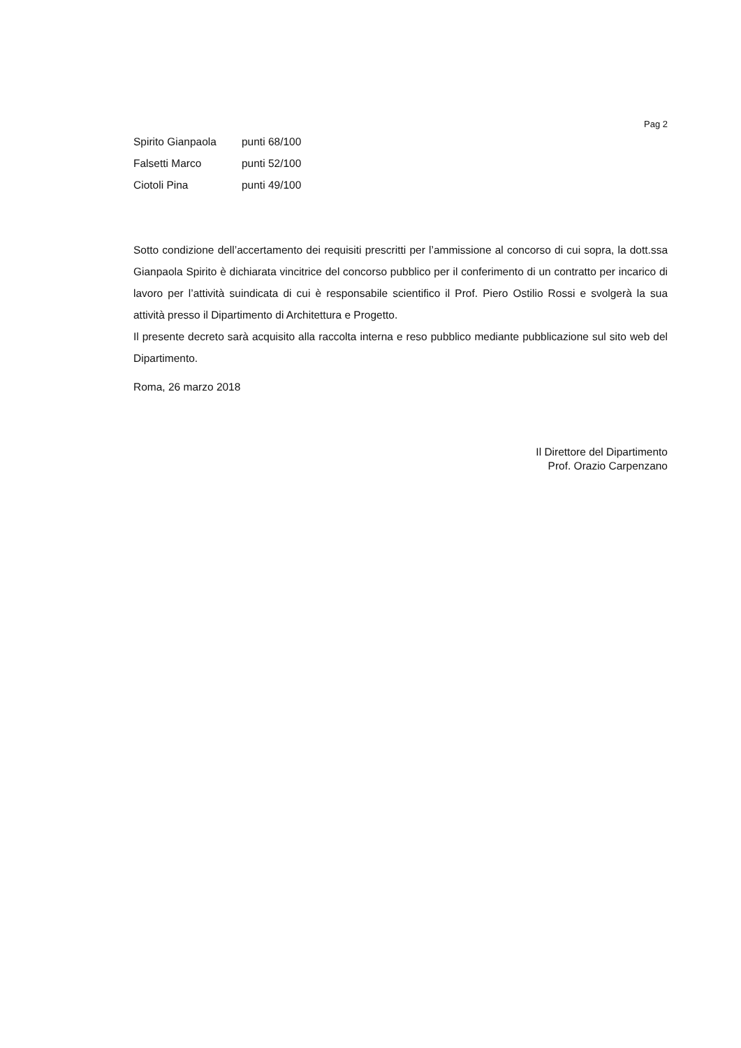Pag 2
Spirito Gianpaola punti 68/100
Falsetti Marco punti 52/100
Ciotoli Pina punti 49/100
Sotto condizione dell’accertamento dei requisiti prescritti per l’ammissione al concorso di cui sopra, la dott.ssa Gianpaola Spirito è dichiarata vincitrice del concorso pubblico per il conferimento di un contratto per incarico di lavoro per l’attività suindicata di cui è responsabile scientifico il Prof. Piero Ostilio Rossi e svolgerà la sua attività presso il Dipartimento di Architettura e Progetto.
Il presente decreto sarà acquisito alla raccolta interna e reso pubblico mediante pubblicazione sul sito web del Dipartimento.
Roma, 26 marzo 2018
Il Direttore del Dipartimento
Prof. Orazio Carpenzano